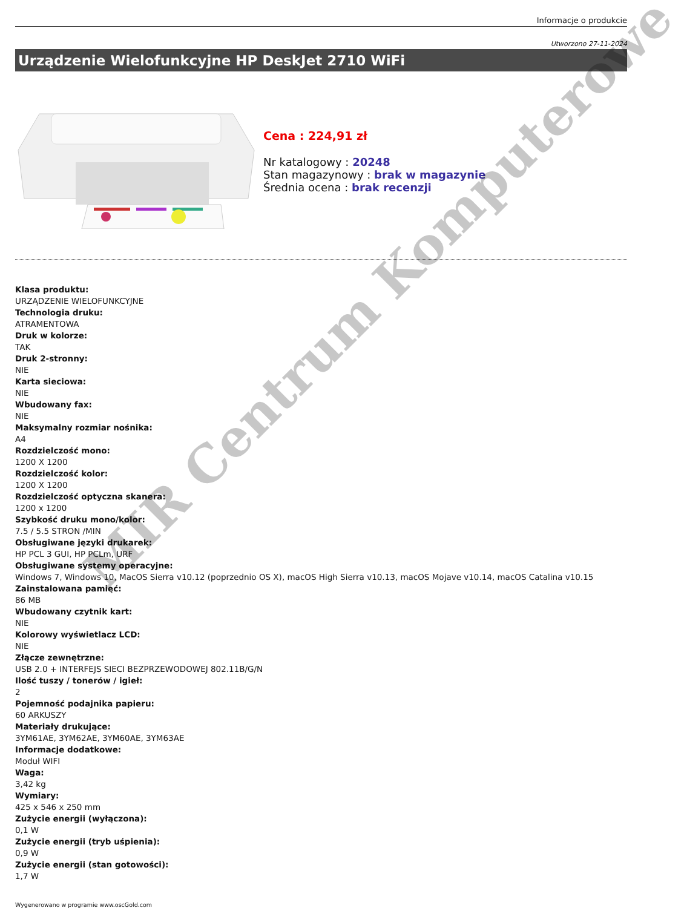Informacje o produkcie
Utworzono 27-11-2024
Urządzenie Wielofunkcyjne HP DeskJet 2710 WiFi
Cena : 224,91 zł
Nr katalogowy : 20248
Stan magazynowy : brak w magazynie
Średnia ocena : brak recenzji
Klasa produktu:
URZĄDZENIE WIELOFUNKCYJNE
Technologia druku:
ATRAMENTOWA
Druk w kolorze:
TAK
Druk 2-stronny:
NIE
Karta sieciowa:
NIE
Wbudowany fax:
NIE
Maksymalny rozmiar nośnika:
A4
Rozdzielczość mono:
1200 X 1200
Rozdzielczość kolor:
1200 X 1200
Rozdzielczość optyczna skanera:
1200 x 1200
Szybkość druku mono/kolor:
7.5 / 5.5 STRON /MIN
Obsługiwane języki drukarek:
HP PCL 3 GUI, HP PCLm, URF
Obsługiwane systemy operacyjne:
Windows 7, Windows 10, MacOS Sierra v10.12 (poprzednio OS X), macOS High Sierra v10.13, macOS Mojave v10.14, macOS Catalina v10.15
Zainstalowana pamięć:
86 MB
Wbudowany czytnik kart:
NIE
Kolorowy wyświetlacz LCD:
NIE
Złącze zewnętrzne:
USB 2.0 + INTERFEJS SIECI BEZPRZEWODOWEJ 802.11B/G/N
Ilość tuszy / tonerów / igieł:
2
Pojemność podajnika papieru:
60 ARKUSZY
Materiały drukujące:
3YM61AE, 3YM62AE, 3YM60AE, 3YM63AE
Informacje dodatkowe:
Moduł WIFI
Waga:
3,42 kg
Wymiary:
425 x 546 x 250 mm
Zużycie energii (wyłączona):
0,1 W
Zużycie energii (tryb uśpienia):
0,9 W
Zużycie energii (stan gotowości):
1,7 W
Wygenerowano w programie www.oscGold.com
MIR Centrum Komputerowe